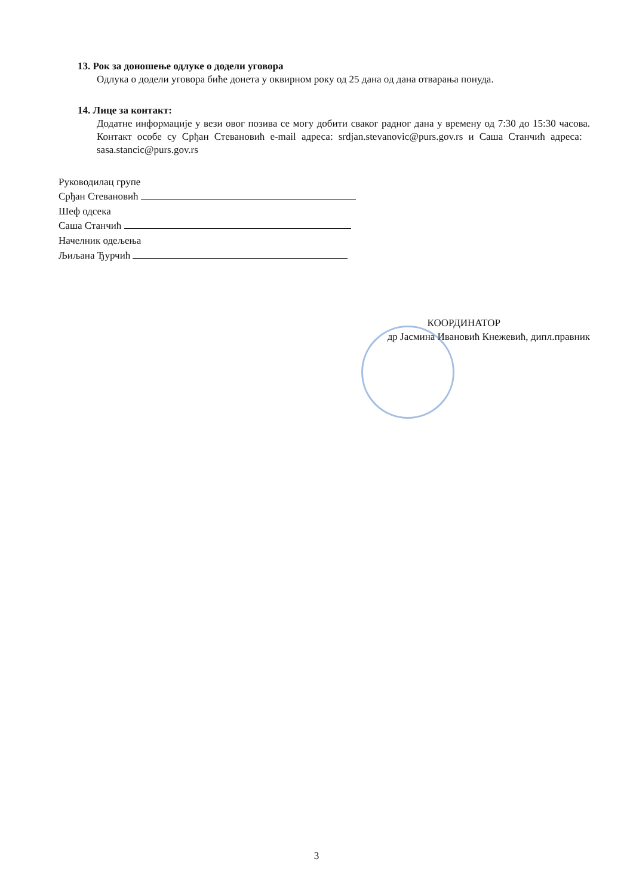13. Рок за доношење одлуке о додели уговора
Одлука о додели уговора биће донета у оквирном року од 25 дана од дана отварања понуда.
14. Лице за контакт:
Додатне информације у вези овог позива се могу добити сваког радног дана у времену од 7:30 до 15:30 часова. Контакт особе су Срђан Стевановић e-mail адреса: srdjan.stevanovic@purs.gov.rs и Саша Станчић адреса: sasa.stancic@purs.gov.rs
Руководилац групе
Срђан Стевановић
Шеф одсека
Саша Станчић
Начелник одељења
Љиљана Ђурчић
КООРДИНАТОР
др Јасмина Ивановић Кнежевић, дипл.правник
3